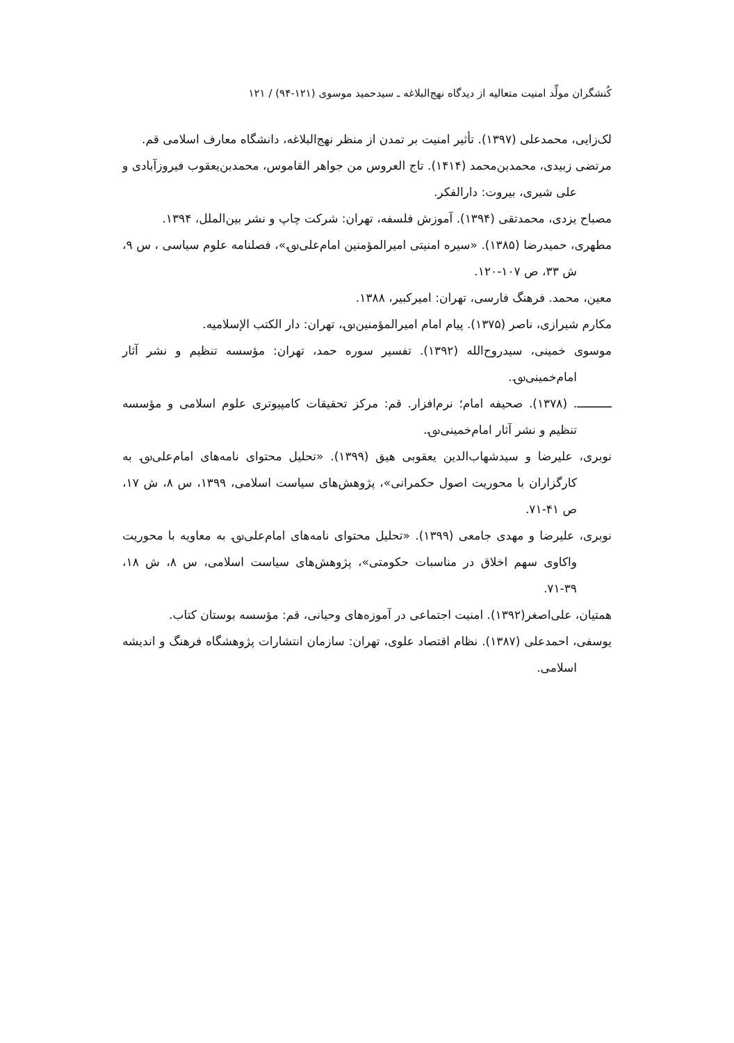کُنشگران مولِّد امنیت متعالیه از دیدگاه نهج‌البلاغه ـ سیدحمید موسوی (۱۲۱-۹۴) / ۱۲۱
لک‌زایی، محمدعلی (۱۳۹۷). تأثیر امنیت بر تمدن از منظر نهج‌البلاغه، دانشگاه معارف اسلامی قم.
مرتضی زبیدی، محمدبن‌محمد (۱۴۱۴). تاج العروس من جواهر القاموس، محمدبن‌یعقوب فیروزآبادی و علی شیری، بیروت: دارالفکر.
مصباح یزدی، محمدتقی (۱۳۹۴). آموزش فلسفه، تهران: شرکت چاپ و نشر بین‌الملل، ۱۳۹۴.
مطهری، حمیدرضا (۱۳۸۵). «سیره امنیتی امیرالمؤمنین امام‌علی؈»، فصلنامه علوم سیاسی ، س ۹، ش ۳۳، ص ۱۰۷-۱۲۰.
معین، محمد. فرهنگ فارسی، تهران: امیرکبیر، ۱۳۸۸.
مکارم شیرازی، ناصر (۱۳۷۵). پیام امام امیرالمؤمنین؈، تهران: دار الکتب الإسلامیه.
موسوی خمینی، سیدروح‌الله (۱۳۹۲). تفسیر سوره حمد، تهران: مؤسسه تنظیم و نشر آثار امام‌خمینی؈.
ــــــــــ. (۱۳۷۸). صحیفه امام؛ نرم‌افزار. قم: مرکز تحقیقات کامپیوتری علوم اسلامی و مؤسسه تنظیم و نشر آثار امام‌خمینی؈.
نوبری، علیرضا و سیدشهاب‌الدین یعقوبی هیق (۱۳۹۹). «تحلیل محتوای نامه‌های امام‌علی؈ به کارگزاران با محوریت اصول حکمرانی»، پژوهش‌های سیاست اسلامی، ۱۳۹۹، س ۸، ش ۱۷، ص ۴۱-۷۱.
نوبری، علیرضا و مهدی جامعی (۱۳۹۹). «تحلیل محتوای نامه‌های امام‌علی؈ به معاویه با محوریت واکاوی سهم اخلاق در مناسبات حکومتی»، پژوهش‌های سیاست اسلامی، س ۸، ش ۱۸، ۳۹-۷۱.
همتیان، علی‌اصغر(۱۳۹۲). امنیت اجتماعی در آموزه‌های وحیانی، قم: مؤسسه بوستان کتاب.
یوسفی، احمدعلی (۱۳۸۷). نظام اقتصاد علوی، تهران: سازمان انتشارات پژوهشگاه فرهنگ و اندیشه اسلامی.